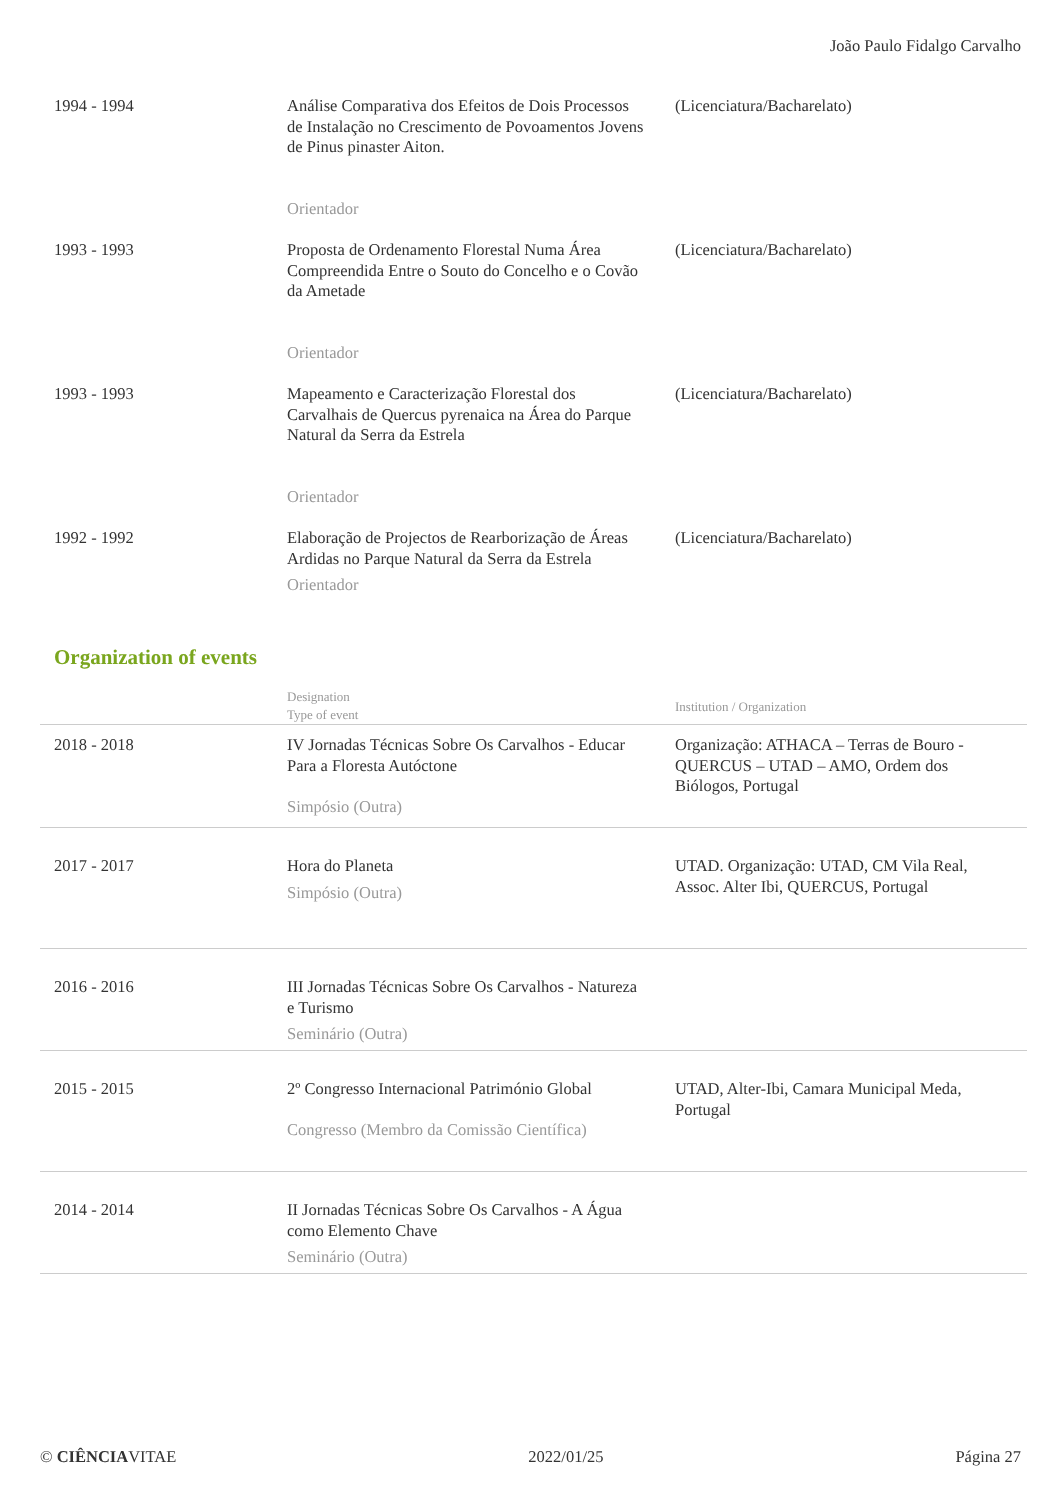João Paulo Fidalgo Carvalho
| 1994 - 1994 | Análise Comparativa dos Efeitos de Dois Processos de Instalação no Crescimento de Povoamentos Jovens de Pinus pinaster Aiton. Orientador | (Licenciatura/Bacharelato) |
| 1993 - 1993 | Proposta de Ordenamento Florestal Numa Área Compreendida Entre o Souto do Concelho e o Covão da Ametade Orientador | (Licenciatura/Bacharelato) |
| 1993 - 1993 | Mapeamento e Caracterização Florestal dos Carvalhais de Quercus pyrenaica na Área do Parque Natural da Serra da Estrela Orientador | (Licenciatura/Bacharelato) |
| 1992 - 1992 | Elaboração de Projectos de Rearborização de Áreas Ardidas no Parque Natural da Serra da Estrela Orientador | (Licenciatura/Bacharelato) |
Organization of events
| | Designation Type of event | Institution / Organization |
| 2018 - 2018 | IV Jornadas Técnicas Sobre Os Carvalhos - Educar Para a Floresta Autóctone Simpósio (Outra) | Organização: ATHACA – Terras de Bouro - QUERCUS – UTAD – AMO, Ordem dos Biólogos, Portugal |
| 2017 - 2017 | Hora do Planeta Simpósio (Outra) | UTAD. Organização: UTAD, CM Vila Real, Assoc. Alter Ibi, QUERCUS, Portugal |
| 2016 - 2016 | III Jornadas Técnicas Sobre Os Carvalhos - Natureza e Turismo Seminário (Outra) | |
| 2015 - 2015 | 2º Congresso Internacional Património Global Congresso (Membro da Comissão Científica) | UTAD, Alter-Ibi, Camara Municipal Meda, Portugal |
| 2014 - 2014 | II Jornadas Técnicas Sobre Os Carvalhos - A Água como Elemento Chave Seminário (Outra) | |
© CIÊNCIAVITAE 2022/01/25 Página 27